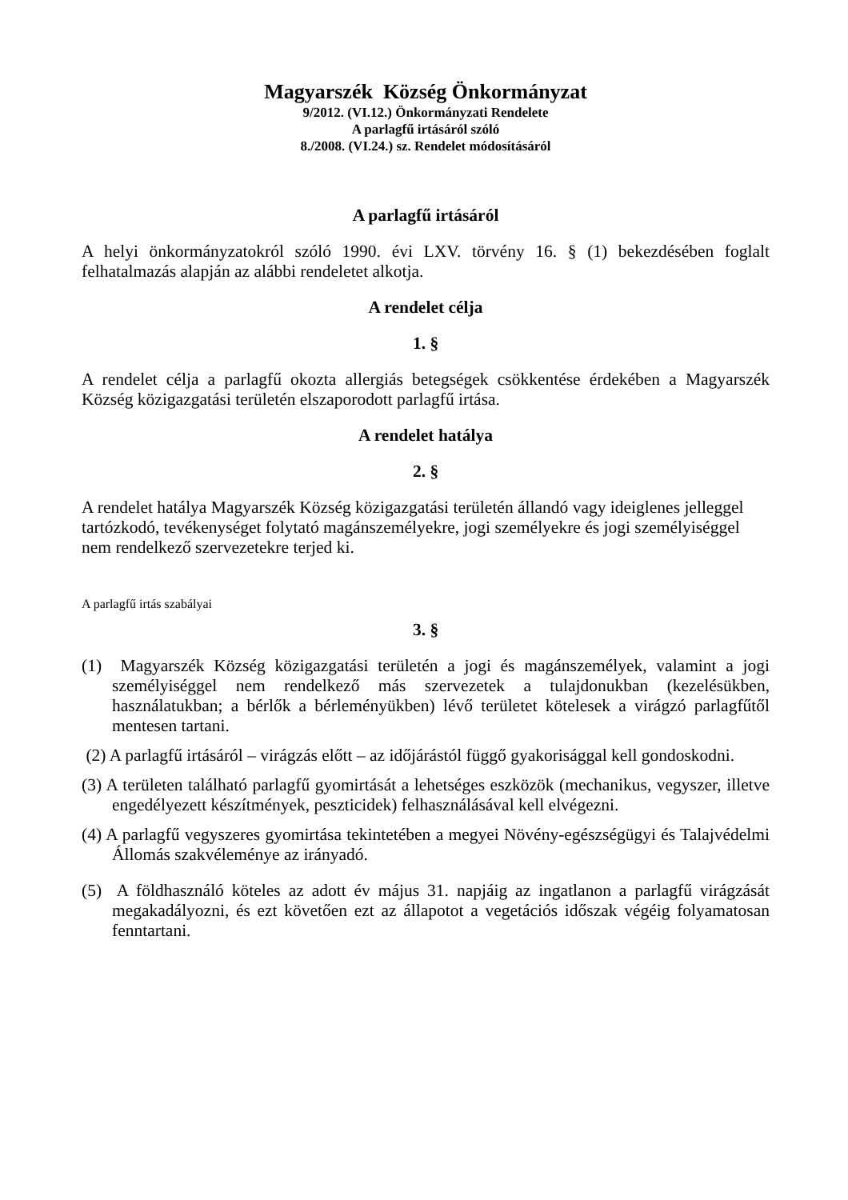Magyarszék Község Önkormányzat
9/2012. (VI.12.) Önkormányzati Rendelete
A parlagfű irtásáról szóló
8./2008. (VI.24.) sz. Rendelet módosításáról
A parlagfű irtásáról
A helyi önkormányzatokról szóló 1990. évi LXV. törvény 16. § (1) bekezdésében foglalt felhatalmazás alapján az alábbi rendeletet alkotja.
A rendelet célja
1. §
A rendelet célja a parlagfű okozta allergiás betegségek csökkentése érdekében a Magyarszék Község közigazgatási területén elszaporodott parlagfű irtása.
A rendelet hatálya
2. §
A rendelet hatálya Magyarszék Község közigazgatási területén állandó vagy ideiglenes jelleggel tartózkodó, tevékenységet folytató magánszemélyekre, jogi személyekre és jogi személyiséggel nem rendelkező szervezetekre terjed ki.
A parlagfű irtás szabályai
3. §
(1) Magyarszék Község közigazgatási területén a jogi és magánszemélyek, valamint a jogi személyiséggel nem rendelkező más szervezetek a tulajdonukban (kezelésükben, használatukban; a bérlők a bérleményükben) lévő területet kötelesek a virágzó parlagfűtől mentesen tartani.
(2) A parlagfű irtásáról – virágzás előtt – az időjárástól függő gyakorisággal kell gondoskodni.
(3) A területen található parlagfű gyomirtását a lehetséges eszközök (mechanikus, vegyszer, illetve engedélyezett készítmények, peszticidek) felhasználásával kell elvégezni.
(4) A parlagfű vegyszeres gyomirtása tekintetében a megyei Növény-egészségügyi és Talajvédelmi Állomás szakvéleménye az irányadó.
(5) A földhasználó köteles az adott év május 31. napjáig az ingatlanon a parlagfű virágzását megakadályozni, és ezt követően ezt az állapotot a vegetációs időszak végéig folyamatosan fenntartani.